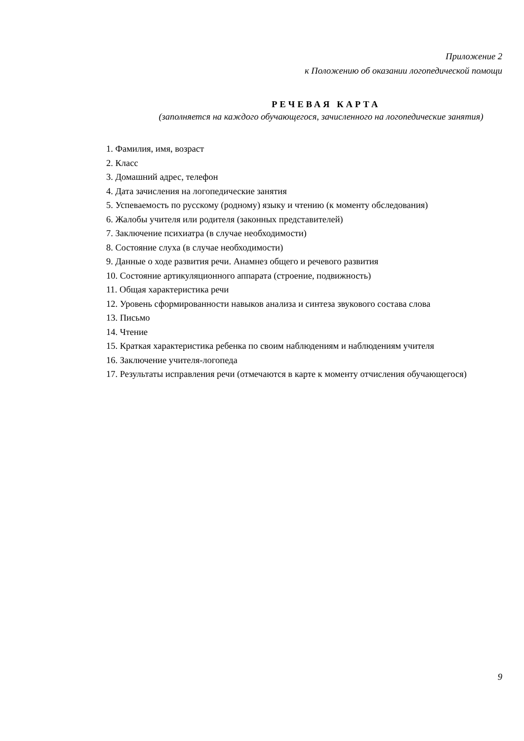Приложение 2
к Положению об оказании логопедической помощи
РЕЧЕВАЯ КАРТА
(заполняется на каждого обучающегося, зачисленного на логопедические занятия)
1. Фамилия, имя, возраст
2. Класс
3. Домашний адрес, телефон
4. Дата зачисления на логопедические занятия
5. Успеваемость по русскому (родному) языку и чтению (к моменту обследования)
6. Жалобы учителя или родителя (законных представителей)
7. Заключение психиатра (в случае необходимости)
8. Состояние слуха (в случае необходимости)
9. Данные о ходе развития речи. Анамнез общего и речевого развития
10. Состояние артикуляционного аппарата (строение, подвижность)
11. Общая характеристика речи
12. Уровень сформированности навыков анализа и синтеза звукового состава слова
13. Письмо
14. Чтение
15. Краткая характеристика ребенка по своим наблюдениям и наблюдениям учителя
16. Заключение учителя-логопеда
17. Результаты исправления речи (отмечаются в карте к моменту отчисления обучающегося)
9